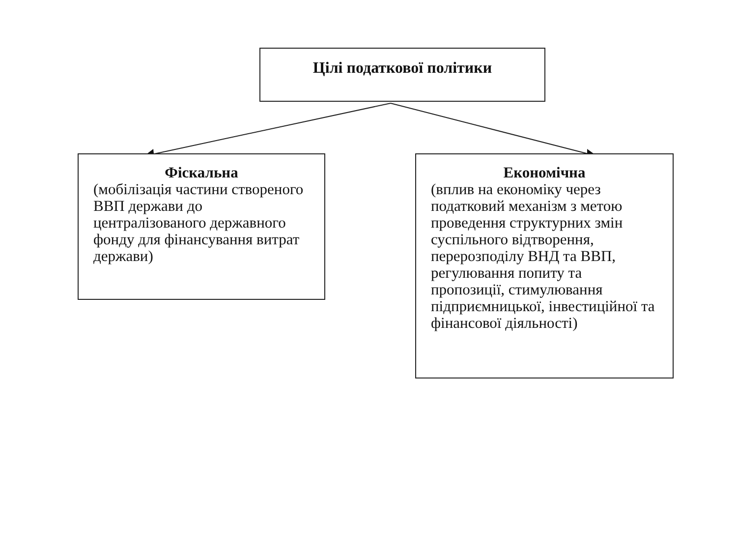Цілі податкової політики
Фіскальна
(мобілізація частини створеного ВВП держави до централізованого державного фонду для фінансування витрат держави)
Економічна
(вплив на економіку через податковий механізм з метою проведення структурних змін суспільного відтворення, перерозподілу ВНД та ВВП, регулювання попиту та пропозиції, стимулювання підприємницької, інвестиційної та фінансової діяльності)